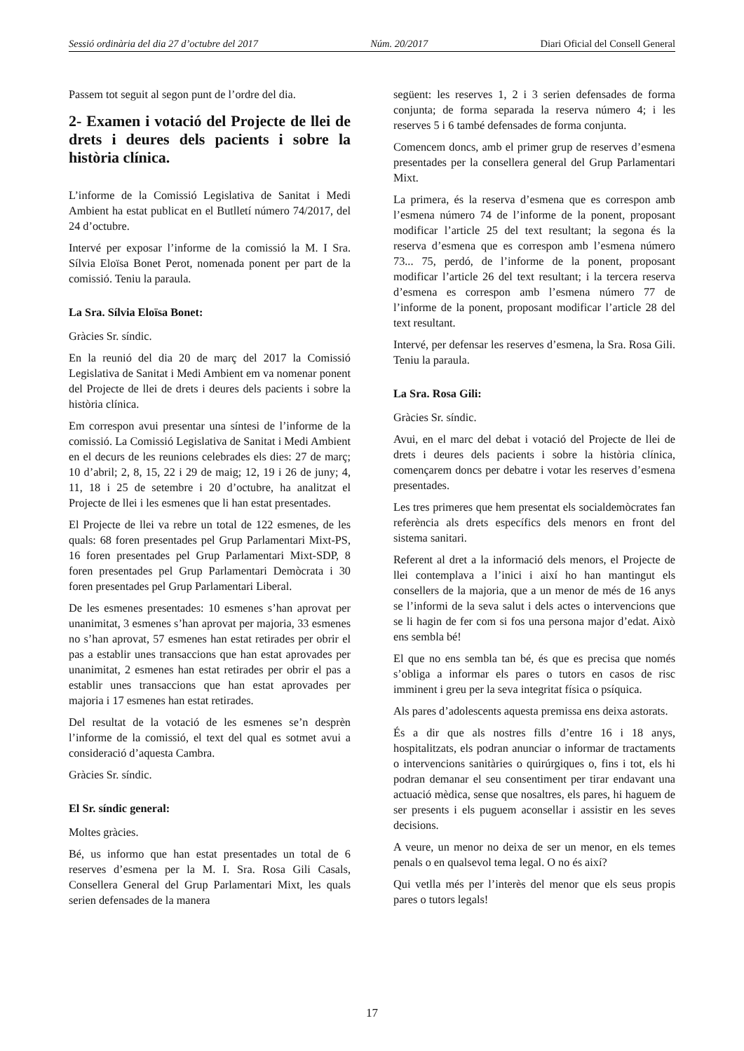Sessió ordinària del dia 27 d’octubre del 2017 Núm. 20/2017 Diari Oficial del Consell General
Passem tot seguit al segon punt de l’ordre del dia.
2- Examen i votació del Projecte de llei de drets i deures dels pacients i sobre la història clínica.
L’informe de la Comissió Legislativa de Sanitat i Medi Ambient ha estat publicat en el Butlletí número 74/2017, del 24 d’octubre.
Intervé per exposar l’informe de la comissió la M. I Sra. Sílvia Eloïsa Bonet Perot, nomenada ponent per part de la comissió. Teniu la paraula.
La Sra. Sílvia Eloïsa Bonet:
Gràcies Sr. síndic.
En la reunió del dia 20 de març del 2017 la Comissió Legislativa de Sanitat i Medi Ambient em va nomenar ponent del Projecte de llei de drets i deures dels pacients i sobre la història clínica.
Em correspon avui presentar una síntesi de l’informe de la comissió. La Comissió Legislativa de Sanitat i Medi Ambient en el decurs de les reunions celebrades els dies: 27 de març; 10 d’abril; 2, 8, 15, 22 i 29 de maig; 12, 19 i 26 de juny; 4, 11, 18 i 25 de setembre i 20 d’octubre, ha analitzat el Projecte de llei i les esmenes que li han estat presentades.
El Projecte de llei va rebre un total de 122 esmenes, de les quals: 68 foren presentades pel Grup Parlamentari Mixt-PS, 16 foren presentades pel Grup Parlamentari Mixt-SDP, 8 foren presentades pel Grup Parlamentari Demòcrata i 30 foren presentades pel Grup Parlamentari Liberal.
De les esmenes presentades: 10 esmenes s’han aprovat per unanimitat, 3 esmenes s’han aprovat per majoria, 33 esmenes no s’han aprovat, 57 esmenes han estat retirades per obrir el pas a establir unes transaccions que han estat aprovades per unanimitat, 2 esmenes han estat retirades per obrir el pas a establir unes transaccions que han estat aprovades per majoria i 17 esmenes han estat retirades.
Del resultat de la votació de les esmenes se’n desprèn l’informe de la comissió, el text del qual es sotmet avui a consideració d’aquesta Cambra.
Gràcies Sr. síndic.
El Sr. síndic general:
Moltes gràcies.
Bé, us informo que han estat presentades un total de 6 reserves d’esmena per la M. I. Sra. Rosa Gili Casals, Consellera General del Grup Parlamentari Mixt, les quals serien defensades de la manera
següent: les reserves 1, 2 i 3 serien defensades de forma conjunta; de forma separada la reserva número 4; i les reserves 5 i 6 també defensades de forma conjunta.
Comencem doncs, amb el primer grup de reserves d’esmena presentades per la consellera general del Grup Parlamentari Mixt.
La primera, és la reserva d’esmena que es correspon amb l’esmena número 74 de l’informe de la ponent, proposant modificar l’article 25 del text resultant; la segona és la reserva d’esmena que es correspon amb l’esmena número 73... 75, perdó, de l’informe de la ponent, proposant modificar l’article 26 del text resultant; i la tercera reserva d’esmena es correspon amb l’esmena número 77 de l’informe de la ponent, proposant modificar l’article 28 del text resultant.
Intervé, per defensar les reserves d’esmena, la Sra. Rosa Gili. Teniu la paraula.
La Sra. Rosa Gili:
Gràcies Sr. síndic.
Avui, en el marc del debat i votació del Projecte de llei de drets i deures dels pacients i sobre la història clínica, començarem doncs per debatre i votar les reserves d’esmena presentades.
Les tres primeres que hem presentat els socialdemòcrates fan referència als drets específics dels menors en front del sistema sanitari.
Referent al dret a la informació dels menors, el Projecte de llei contemplava a l’inici i així ho han mantingut els consellers de la majoria, que a un menor de més de 16 anys se l’informi de la seva salut i dels actes o intervencions que se li hagin de fer com si fos una persona major d’edat. Això ens sembla bé!
El que no ens sembla tan bé, és que es precisa que només s’obliga a informar els pares o tutors en casos de risc imminent i greu per la seva integritat física o psíquica.
Als pares d’adolescents aquesta premissa ens deixa astorats.
És a dir que als nostres fills d’entre 16 i 18 anys, hospitalitzats, els podran anunciar o informar de tractaments o intervencions sanitàries o quirúrgiques o, fins i tot, els hi podran demanar el seu consentiment per tirar endavant una actuació mèdica, sense que nosaltres, els pares, hi haguem de ser presents i els puguem aconsellar i assistir en les seves decisions.
A veure, un menor no deixa de ser un menor, en els temes penals o en qualsevol tema legal. O no és així?
Qui vetlla més per l’interès del menor que els seus propis pares o tutors legals!
17